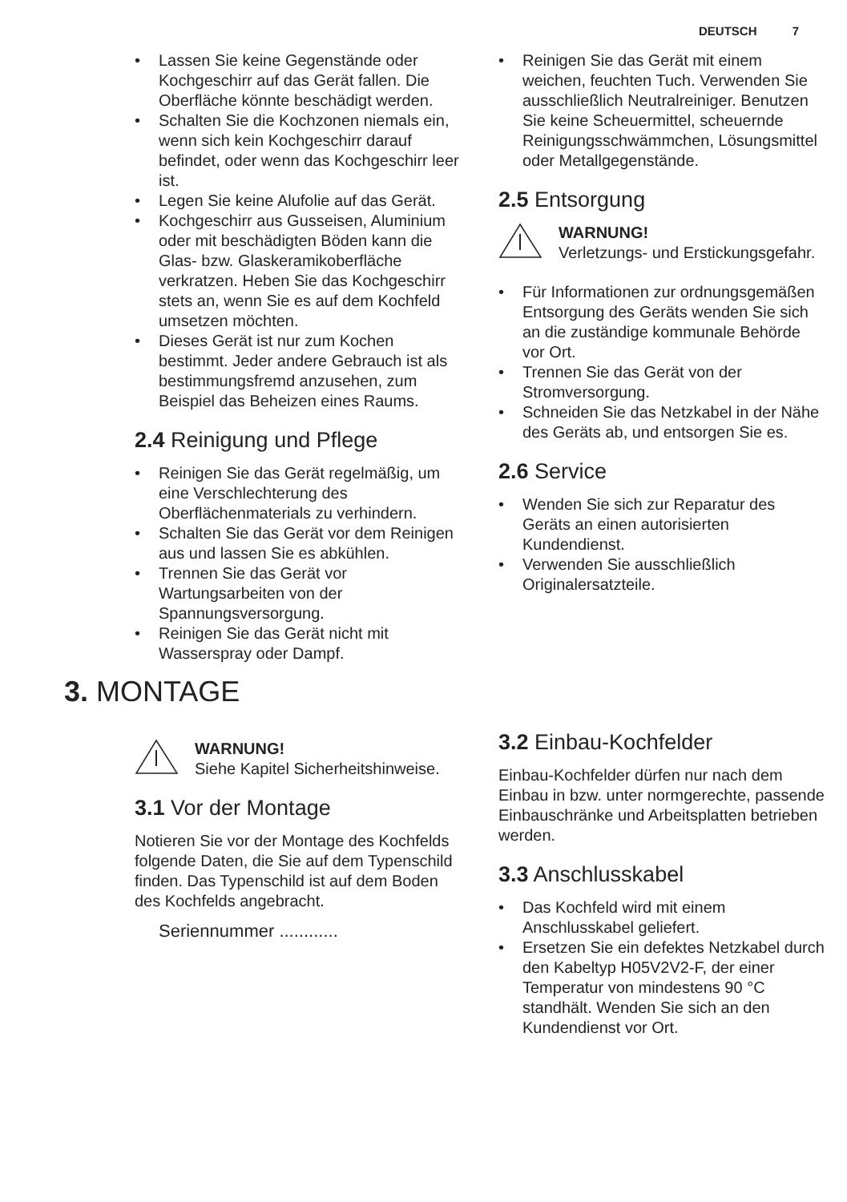DEUTSCH 7
Lassen Sie keine Gegenstände oder Kochgeschirr auf das Gerät fallen. Die Oberfläche könnte beschädigt werden.
Schalten Sie die Kochzonen niemals ein, wenn sich kein Kochgeschirr darauf befindet, oder wenn das Kochgeschirr leer ist.
Legen Sie keine Alufolie auf das Gerät.
Kochgeschirr aus Gusseisen, Aluminium oder mit beschädigten Böden kann die Glas- bzw. Glaskeramikoberfläche verkratzen. Heben Sie das Kochgeschirr stets an, wenn Sie es auf dem Kochfeld umsetzen möchten.
Dieses Gerät ist nur zum Kochen bestimmt. Jeder andere Gebrauch ist als bestimmungsfremd anzusehen, zum Beispiel das Beheizen eines Raums.
2.4 Reinigung und Pflege
Reinigen Sie das Gerät regelmäßig, um eine Verschlechterung des Oberflächenmaterials zu verhindern.
Schalten Sie das Gerät vor dem Reinigen aus und lassen Sie es abkühlen.
Trennen Sie das Gerät vor Wartungsarbeiten von der Spannungsversorgung.
Reinigen Sie das Gerät nicht mit Wasserspray oder Dampf.
Reinigen Sie das Gerät mit einem weichen, feuchten Tuch. Verwenden Sie ausschließlich Neutralreiniger. Benutzen Sie keine Scheuermittel, scheuernde Reinigungsschwämmchen, Lösungsmittel oder Metallgegenstände.
2.5 Entsorgung
WARNUNG!
Verletzungs- und Erstickungsgefahr.
Für Informationen zur ordnungsgemäßen Entsorgung des Geräts wenden Sie sich an die zuständige kommunale Behörde vor Ort.
Trennen Sie das Gerät von der Stromversorgung.
Schneiden Sie das Netzkabel in der Nähe des Geräts ab, und entsorgen Sie es.
2.6 Service
Wenden Sie sich zur Reparatur des Geräts an einen autorisierten Kundendienst.
Verwenden Sie ausschließlich Originalersatzteile.
3. MONTAGE
WARNUNG!
Siehe Kapitel Sicherheitshinweise.
3.1 Vor der Montage
Notieren Sie vor der Montage des Kochfelds folgende Daten, die Sie auf dem Typenschild finden. Das Typenschild ist auf dem Boden des Kochfelds angebracht.
Seriennummer ............
3.2 Einbau-Kochfelder
Einbau-Kochfelder dürfen nur nach dem Einbau in bzw. unter normgerechte, passende Einbauschränke und Arbeitsplatten betrieben werden.
3.3 Anschlusskabel
Das Kochfeld wird mit einem Anschlusskabel geliefert.
Ersetzen Sie ein defektes Netzkabel durch den Kabeltyp H05V2V2-F, der einer Temperatur von mindestens 90 °C standhält. Wenden Sie sich an den Kundendienst vor Ort.